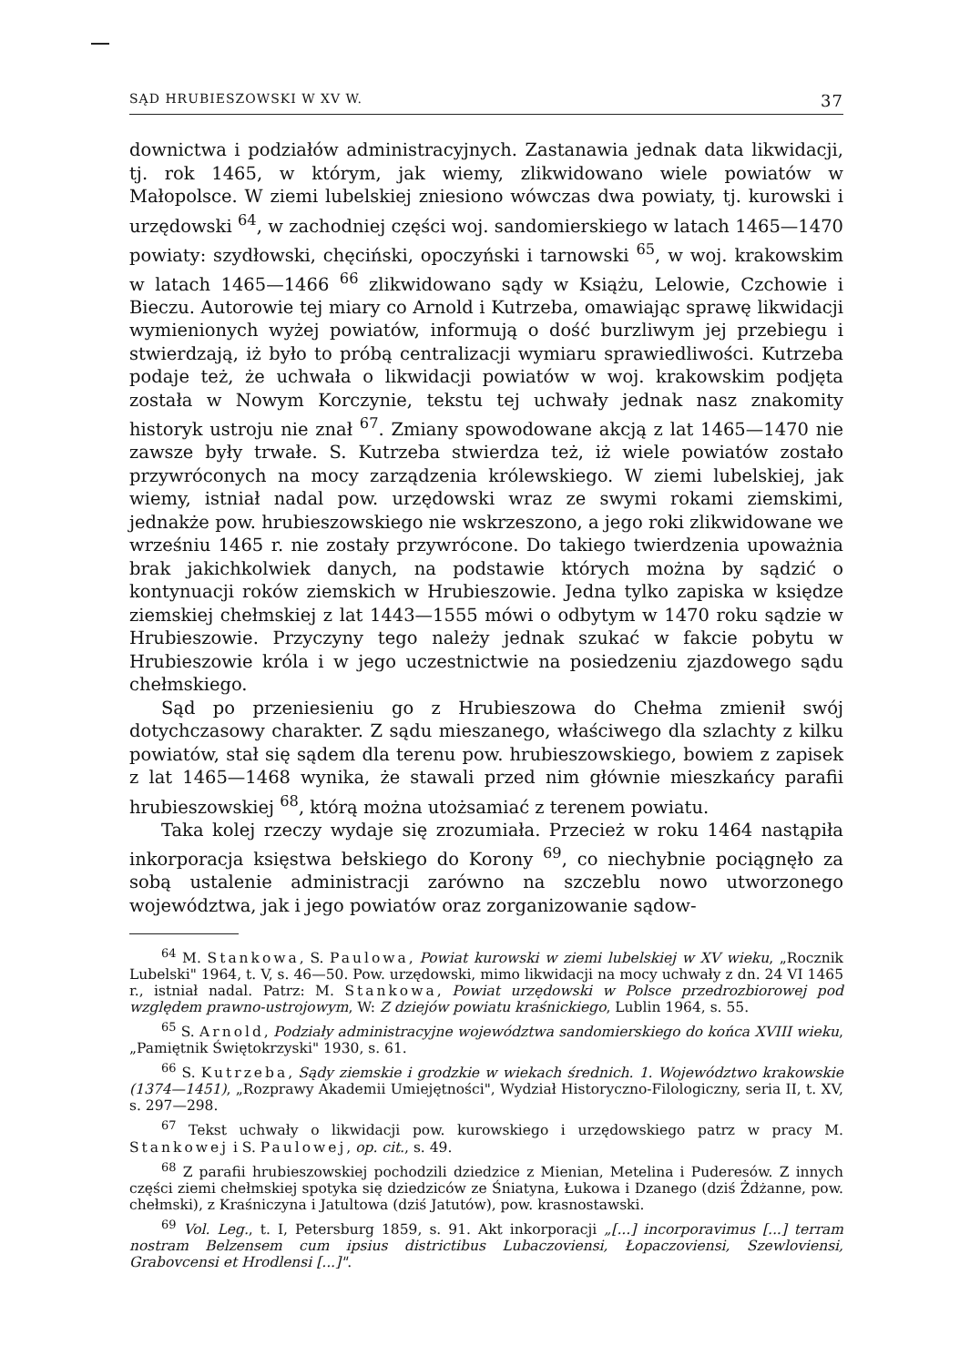SĄD HRUBIESZOWSKI W XV W. 37
downictwa i podziałów administracyjnych. Zastanawia jednak data likwidacji, tj. rok 1465, w którym, jak wiemy, zlikwidowano wiele powiatów w Małopolsce. W ziemi lubelskiej zniesiono wówczas dwa powiaty, tj. kurowski i urzędowski <sup>64</sup>, w zachodniej części woj. sandomierskiego w latach 1465—1470 powiaty: szydłowski, chęciński, opoczyński i tarnowski <sup>65</sup>, w woj. krakowskim w latach 1465—1466 <sup>66</sup> zlikwidowano sądy w Książu, Lelowie, Czchowie i Bieczu. Autorowie tej miary co Arnold i Kutrzeba, omawiając sprawę likwidacji wymienionych wyżej powiatów, informują o dość burzliwym jej przebiegu i stwierdzają, iż było to próbą centralizacji wymiaru sprawiedliwości. Kutrzeba podaje też, że uchwała o likwidacji powiatów w woj. krakowskim podjęta została w Nowym Korczynie, tekstu tej uchwały jednak nasz znakomity historyk ustroju nie znał <sup>67</sup>. Zmiany spowodowane akcją z lat 1465—1470 nie zawsze były trwałe. S. Kutrzeba stwierdza też, iż wiele powiatów zostało przywróconych na mocy zarządzenia królewskiego. W ziemi lubelskiej, jak wiemy, istniał nadal pow. urzędowski wraz ze swymi rokami ziemskimi, jednakże pow. hrubieszowskiego nie wskrzeszono, a jego roki zlikwidowane we wrześniu 1465 r. nie zostały przywrócone. Do takiego twierdzenia upoważnia brak jakichkolwiek danych, na podstawie których można by sądzić o kontynuacji roków ziemskich w Hrubieszowie. Jedna tylko zapiska w księdze ziemskiej chełmskiej z lat 1443—1555 mówi o odbytym w 1470 roku sądzie w Hrubieszowie. Przyczyny tego należy jednak szukać w fakcie pobytu w Hrubieszowie króla i w jego uczestnictwie na posiedzeniu zjazdowego sądu chełmskiego.
Sąd po przeniesieniu go z Hrubieszowa do Chełma zmienił swój dotychczasowy charakter. Z sądu mieszanego, właściwego dla szlachty z kilku powiatów, stał się sądem dla terenu pow. hrubieszowskiego, bowiem z zapisek z lat 1465—1468 wynika, że stawali przed nim głównie mieszkańcy parafii hrubieszowskiej <sup>68</sup>, którą można utożsamiać z terenem powiatu.
Taka kolej rzeczy wydaje się zrozumiała. Przecież w roku 1464 nastąpiła inkorporacja księstwa bełskiego do Korony <sup>69</sup>, co niechybnie pociągnęło za sobą ustalenie administracji zarówno na szczeblu nowo utworzonego województwa, jak i jego powiatów oraz zorganizowanie sądow-
<sup>64</sup> M. Stankowa, S. Paulowa, Powiat kurowski w ziemi lubelskiej w XV wieku, „Rocznik Lubelski" 1964, t. V, s. 46—50. Pow. urzędowski, mimo likwidacji na mocy uchwały z dn. 24 VI 1465 r., istniał nadal. Patrz: M. Stankowa, Powiat urzędowski w Polsce przedrozbiorowej pod względem prawno-ustrojowym, W: Z dziejów powiatu kraśnickiego, Lublin 1964, s. 55.
<sup>65</sup> S. Arnold, Podziały administracyjne województwa sandomierskiego do końca XVIII wieku, „Pamiętnik Świętokrzyski" 1930, s. 61.
<sup>66</sup> S. Kutrzeba, Sądy ziemskie i grodzkie w wiekach średnich. 1. Województwo krakowskie (1374—1451), „Rozprawy Akademii Umiejętności", Wydział Historyczno-Filologiczny, seria II, t. XV, s. 297—298.
<sup>67</sup> Tekst uchwały o likwidacji pow. kurowskiego i urzędowskiego patrz w pracy M. Stankowej i S. Paulowej, op. cit., s. 49.
<sup>68</sup> Z parafii hrubieszowskiej pochodzili dziedzice z Mienian, Metelina i Puderesów. Z innych części ziemi chełmskiej spotyka się dziedziców ze Śniatyna, Łukowa i Dzanego (dziś Żdżanne, pow. chełmski), z Kraśniczyna i Jatultowa (dziś Jatutów), pow. krasnostawski.
<sup>69</sup> Vol. Leg., t. I, Petersburg 1859, s. 91. Akt inkorporacji „[...] incorporavimus [...] terram nostram Belzensem cum ipsius districtibus Lubaczoviensi, Łopaczoviensi, Szewloviensi, Grabovcensi et Hrodlensi [...]".